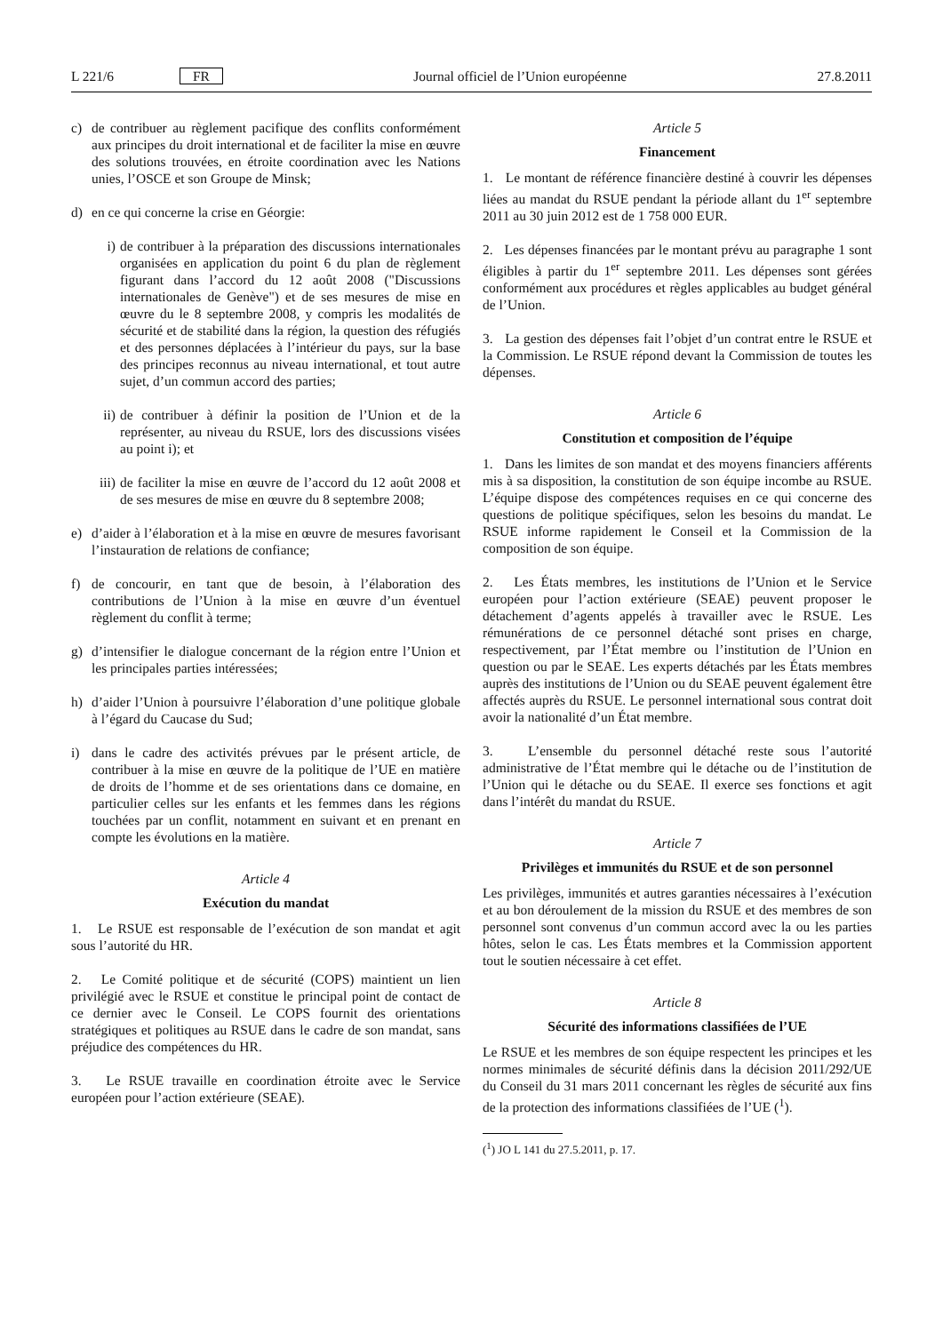L 221/6 FR Journal officiel de l’Union européenne 27.8.2011
c) de contribuer au règlement pacifique des conflits conformément aux principes du droit international et de faciliter la mise en œuvre des solutions trouvées, en étroite coordination avec les Nations unies, l’OSCE et son Groupe de Minsk;
d) en ce qui concerne la crise en Géorgie:
i) de contribuer à la préparation des discussions internationales organisées en application du point 6 du plan de règlement figurant dans l’accord du 12 août 2008 ("Discussions internationales de Genève") et de ses mesures de mise en œuvre du le 8 septembre 2008, y compris les modalités de sécurité et de stabilité dans la région, la question des réfugiés et des personnes déplacées à l’intérieur du pays, sur la base des principes reconnus au niveau international, et tout autre sujet, d’un commun accord des parties;
ii) de contribuer à définir la position de l’Union et de la représenter, au niveau du RSUE, lors des discussions visées au point i); et
iii) de faciliter la mise en œuvre de l’accord du 12 août 2008 et de ses mesures de mise en œuvre du 8 septembre 2008;
e) d’aider à l’élaboration et à la mise en œuvre de mesures favorisant l’instauration de relations de confiance;
f) de concourir, en tant que de besoin, à l’élaboration des contributions de l’Union à la mise en œuvre d’un éventuel règlement du conflit à terme;
g) d’intensifier le dialogue concernant de la région entre l’Union et les principales parties intéressées;
h) d’aider l’Union à poursuivre l’élaboration d’une politique globale à l’égard du Caucase du Sud;
i) dans le cadre des activités prévues par le présent article, de contribuer à la mise en œuvre de la politique de l’UE en matière de droits de l’homme et de ses orientations dans ce domaine, en particulier celles sur les enfants et les femmes dans les régions touchées par un conflit, notamment en suivant et en prenant en compte les évolutions en la matière.
Article 4
Exécution du mandat
1. Le RSUE est responsable de l’exécution de son mandat et agit sous l’autorité du HR.
2. Le Comité politique et de sécurité (COPS) maintient un lien privilégié avec le RSUE et constitue le principal point de contact de ce dernier avec le Conseil. Le COPS fournit des orientations stratégiques et politiques au RSUE dans le cadre de son mandat, sans préjudice des compétences du HR.
3. Le RSUE travaille en coordination étroite avec le Service européen pour l’action extérieure (SEAE).
Article 5
Financement
1. Le montant de référence financière destiné à couvrir les dépenses liées au mandat du RSUE pendant la période allant du 1<sup>er</sup> septembre 2011 au 30 juin 2012 est de 1 758 000 EUR.
2. Les dépenses financées par le montant prévu au paragraphe 1 sont éligibles à partir du 1<sup>er</sup> septembre 2011. Les dépenses sont gérées conformément aux procédures et règles applicables au budget général de l’Union.
3. La gestion des dépenses fait l’objet d’un contrat entre le RSUE et la Commission. Le RSUE répond devant la Commission de toutes les dépenses.
Article 6
Constitution et composition de l’équipe
1. Dans les limites de son mandat et des moyens financiers afférents mis à sa disposition, la constitution de son équipe incombe au RSUE. L’équipe dispose des compétences requises en ce qui concerne des questions de politique spécifiques, selon les besoins du mandat. Le RSUE informe rapidement le Conseil et la Commission de la composition de son équipe.
2. Les États membres, les institutions de l’Union et le Service européen pour l’action extérieure (SEAE) peuvent proposer le détachement d’agents appelés à travailler avec le RSUE. Les rémunérations de ce personnel détaché sont prises en charge, respectivement, par l’État membre ou l’institution de l’Union en question ou par le SEAE. Les experts détachés par les États membres auprès des institutions de l’Union ou du SEAE peuvent également être affectés auprès du RSUE. Le personnel international sous contrat doit avoir la nationalité d’un État membre.
3. L’ensemble du personnel détaché reste sous l’autorité administrative de l’État membre qui le détache ou de l’institution de l’Union qui le détache ou du SEAE. Il exerce ses fonctions et agit dans l’intérêt du mandat du RSUE.
Article 7
Privilèges et immunités du RSUE et de son personnel
Les privilèges, immunités et autres garanties nécessaires à l’exécution et au bon déroulement de la mission du RSUE et des membres de son personnel sont convenus d’un commun accord avec la ou les parties hôtes, selon le cas. Les États membres et la Commission apportent tout le soutien nécessaire à cet effet.
Article 8
Sécurité des informations classifiées de l’UE
Le RSUE et les membres de son équipe respectent les principes et les normes minimales de sécurité définis dans la décision 2011/292/UE du Conseil du 31 mars 2011 concernant les règles de sécurité aux fins de la protection des informations classifiées de l’UE (<sup>1</sup>).
(<sup>1</sup>) JO L 141 du 27.5.2011, p. 17.